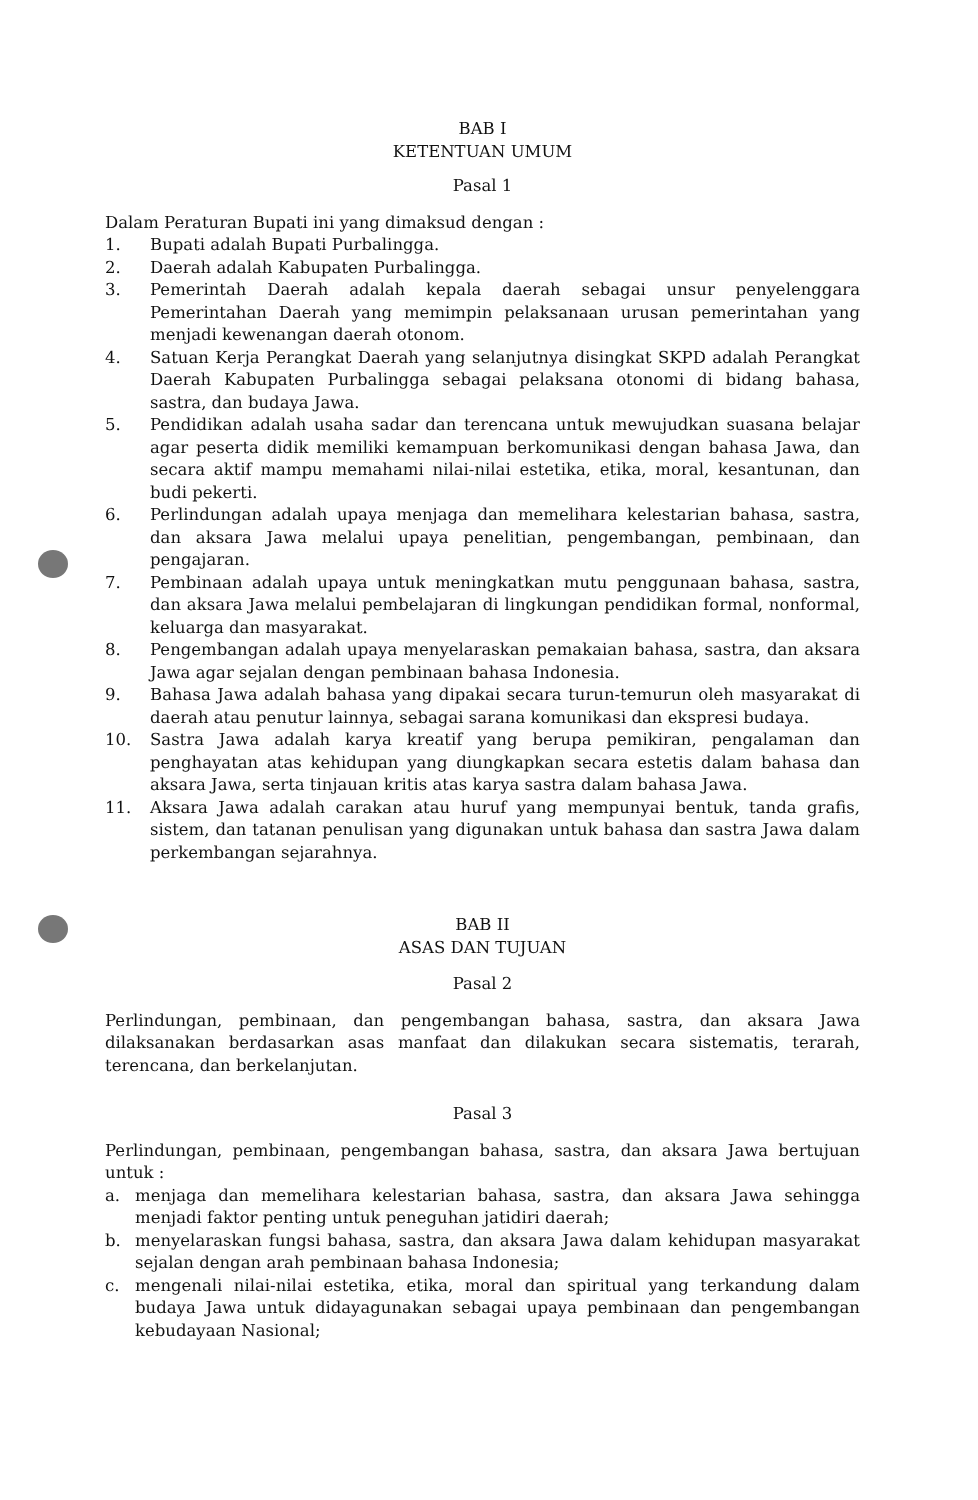BAB I
KETENTUAN UMUM
Pasal 1
Dalam Peraturan Bupati ini yang dimaksud dengan :
1. Bupati adalah Bupati Purbalingga.
2. Daerah adalah Kabupaten Purbalingga.
3. Pemerintah Daerah adalah kepala daerah sebagai unsur penyelenggara Pemerintahan Daerah yang memimpin pelaksanaan urusan pemerintahan yang menjadi kewenangan daerah otonom.
4. Satuan Kerja Perangkat Daerah yang selanjutnya disingkat SKPD adalah Perangkat Daerah Kabupaten Purbalingga sebagai pelaksana otonomi di bidang bahasa, sastra, dan budaya Jawa.
5. Pendidikan adalah usaha sadar dan terencana untuk mewujudkan suasana belajar agar peserta didik memiliki kemampuan berkomunikasi dengan bahasa Jawa, dan secara aktif mampu memahami nilai-nilai estetika, etika, moral, kesantunan, dan budi pekerti.
6. Perlindungan adalah upaya menjaga dan memelihara kelestarian bahasa, sastra, dan aksara Jawa melalui upaya penelitian, pengembangan, pembinaan, dan pengajaran.
7. Pembinaan adalah upaya untuk meningkatkan mutu penggunaan bahasa, sastra, dan aksara Jawa melalui pembelajaran di lingkungan pendidikan formal, nonformal, keluarga dan masyarakat.
8. Pengembangan adalah upaya menyelaraskan pemakaian bahasa, sastra, dan aksara Jawa agar sejalan dengan pembinaan bahasa Indonesia.
9. Bahasa Jawa adalah bahasa yang dipakai secara turun-temurun oleh masyarakat di daerah atau penutur lainnya, sebagai sarana komunikasi dan ekspresi budaya.
10. Sastra Jawa adalah karya kreatif yang berupa pemikiran, pengalaman dan penghayatan atas kehidupan yang diungkapkan secara estetis dalam bahasa dan aksara Jawa, serta tinjauan kritis atas karya sastra dalam bahasa Jawa.
11. Aksara Jawa adalah carakan atau huruf yang mempunyai bentuk, tanda grafis, sistem, dan tatanan penulisan yang digunakan untuk bahasa dan sastra Jawa dalam perkembangan sejarahnya.
BAB II
ASAS DAN TUJUAN
Pasal 2
Perlindungan, pembinaan, dan pengembangan bahasa, sastra, dan aksara Jawa dilaksanakan berdasarkan asas manfaat dan dilakukan secara sistematis, terarah, terencana, dan berkelanjutan.
Pasal 3
Perlindungan, pembinaan, pengembangan bahasa, sastra, dan aksara Jawa bertujuan untuk :
a. menjaga dan memelihara kelestarian bahasa, sastra, dan aksara Jawa sehingga menjadi faktor penting untuk peneguhan jatidiri daerah;
b. menyelaraskan fungsi bahasa, sastra, dan aksara Jawa dalam kehidupan masyarakat sejalan dengan arah pembinaan bahasa Indonesia;
c. mengenali nilai-nilai estetika, etika, moral dan spiritual yang terkandung dalam budaya Jawa untuk didayagunakan sebagai upaya pembinaan dan pengembangan kebudayaan Nasional;